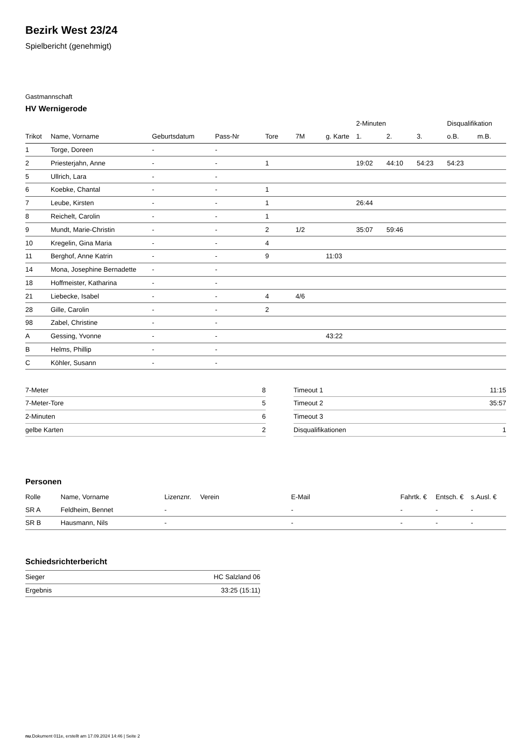Bezirk West 23/24
Spielbericht (genehmigt)
Gastmannschaft
HV Wernigerode
| | | | | | | | 2-Minuten | | | Disqualifikation | |
| --- | --- | --- | --- | --- | --- | --- | --- | --- | --- | --- | --- |
| Trikot | Name, Vorname | Geburtsdatum | Pass-Nr | Tore | 7M | g. Karte | 1. | 2. | 3. | o.B. | m.B. |
| 1 | Torge, Doreen | - | - | | | | | | | | |
| 2 | Priesterjahn, Anne | - | - | 1 | | | 19:02 | 44:10 | 54:23 | 54:23 | |
| 5 | Ullrich, Lara | - | - | | | | | | | | |
| 6 | Koebke, Chantal | - | - | 1 | | | | | | | |
| 7 | Leube, Kirsten | - | - | 1 | | | 26:44 | | | | |
| 8 | Reichelt, Carolin | - | - | 1 | | | | | | | |
| 9 | Mundt, Marie-Christin | - | - | 2 | 1/2 | | 35:07 | 59:46 | | | |
| 10 | Kregelin, Gina Maria | - | - | 4 | | | | | | | |
| 11 | Berghof, Anne Katrin | - | - | 9 | | 11:03 | | | | | |
| 14 | Mona, Josephine Bernadette | - | - | | | | | | | | |
| 18 | Hoffmeister, Katharina | - | - | | | | | | | | |
| 21 | Liebecke, Isabel | - | - | 4 | 4/6 | | | | | | |
| 28 | Gille, Carolin | - | - | 2 | | | | | | | |
| 98 | Zabel, Christine | - | - | | | | | | | | |
| A | Gessing, Yvonne | - | - | | | 43:22 | | | | | |
| B | Helms, Phillip | - | - | | | | | | | | |
| C | Köhler, Susann | - | - | | | | | | | | |
| 7-Meter | 8 |
| 7-Meter-Tore | 5 |
| 2-Minuten | 6 |
| gelbe Karten | 2 |
| Timeout 1 | 11:15 |
| Timeout 2 | 35:57 |
| Timeout 3 | |
| Disqualifikationen | 1 |
Personen
| Rolle | Name, Vorname | Lizenznr. | Verein | E-Mail | Fahrtk. € | Entsch. € | s.Ausl. € |
| --- | --- | --- | --- | --- | --- | --- | --- |
| SR A | Feldheim, Bennet | - | | - | - | - | - |
| SR B | Hausmann, Nils | - | | - | - | - | - |
Schiedsrichterbericht
| Sieger | HC Salzland 06 |
| Ergebnis | 33:25 (15:11) |
nu.Dokument 011e, erstellt am 17.09.2024 14:46 | Seite 2